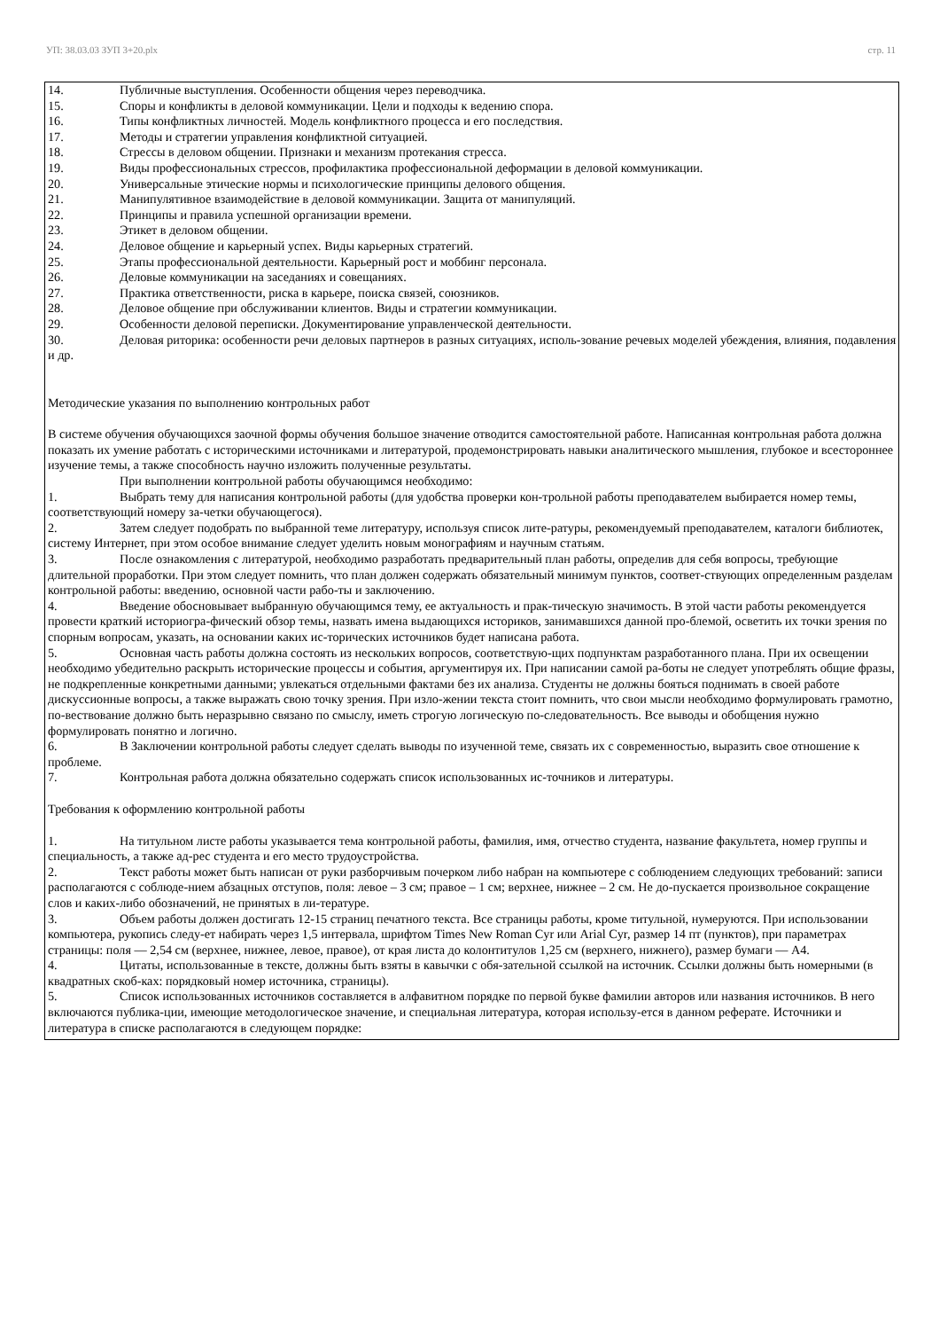УП: 38.03.03 ЗУП 3+20.plx стр. 11
14. Публичные выступления. Особенности общения через переводчика.
15. Споры и конфликты в деловой коммуникации. Цели и подходы к ведению спора.
16. Типы конфликтных личностей. Модель конфликтного процесса и его последствия.
17. Методы и стратегии управления конфликтной ситуацией.
18. Стрессы в деловом общении. Признаки и механизм протекания стресса.
19. Виды профессиональных стрессов, профилактика профессиональной деформации в деловой коммуникации.
20. Универсальные этические нормы и психологические принципы делового общения.
21. Манипулятивное взаимодействие в деловой коммуникации. Защита от манипуляций.
22. Принципы и правила успешной организации времени.
23. Этикет в деловом общении.
24. Деловое общение и карьерный успех. Виды карьерных стратегий.
25. Этапы профессиональной деятельности. Карьерный рост и моббинг персонала.
26. Деловые коммуникации на заседаниях и совещаниях.
27. Практика ответственности, риска в карьере, поиска связей, союзников.
28. Деловое общение при обслуживании клиентов. Виды и стратегии коммуникации.
29. Особенности деловой переписки. Документирование управленческой деятельности.
30. Деловая риторика: особенности речи деловых партнеров в разных ситуациях, исполь-зование речевых моделей убеждения, влияния, подавления и др.
Методические указания по выполнению контрольных работ
В системе обучения обучающихся заочной формы обучения большое значение отводится самостоятельной работе. Написанная контрольная работа должна показать их умение работать с историческими источниками и литературой, продемонстрировать навыки аналитического мышления, глубокое и всестороннее изучение темы, а также способность научно изложить полученные результаты.
При выполнении контрольной работы обучающимся необходимо:
1. Выбрать тему для написания контрольной работы (для удобства проверки кон-трольной работы преподавателем выбирается номер темы, соответствующий номеру за-четки обучающегося).
2. Затем следует подобрать по выбранной теме литературу, используя список лите-ратуры, рекомендуемый преподавателем, каталоги библиотек, систему Интернет, при этом особое внимание следует уделить новым монографиям и научным статьям.
3. После ознакомления с литературой, необходимо разработать предварительный план работы, определив для себя вопросы, требующие длительной проработки. При этом следует помнить, что план должен содержать обязательный минимум пунктов, соответ-ствующих определенным разделам контрольной работы: введению, основной части рабо-ты и заключению.
4. Введение обосновывает выбранную обучающимся тему, ее актуальность и прак-тическую значимость. В этой части работы рекомендуется провести краткий историогра-фический обзор темы, назвать имена выдающихся историков, занимавшихся данной про-блемой, осветить их точки зрения по спорным вопросам, указать, на основании каких ис-торических источников будет написана работа.
5. Основная часть работы должна состоять из нескольких вопросов, соответствую-щих подпунктам разработанного плана. При их освещении необходимо убедительно раскрыть исторические процессы и события, аргументируя их. При написании самой ра-боты не следует употреблять общие фразы, не подкрепленные конкретными данными; увлекаться отдельными фактами без их анализа. Студенты не должны бояться поднимать в своей работе дискуссионные вопросы, а также выражать свою точку зрения. При изло-жении текста стоит помнить, что свои мысли необходимо формулировать грамотно, по-вествование должно быть неразрывно связано по смыслу, иметь строгую логическую по-следовательность. Все выводы и обобщения нужно формулировать понятно и логично.
6. В Заключении контрольной работы следует сделать выводы по изученной теме, связать их с современностью, выразить свое отношение к проблеме.
7. Контрольная работа должна обязательно содержать список использованных ис-точников и литературы.
Требования к оформлению контрольной работы
1. На титульном листе работы указывается тема контрольной работы, фамилия, имя, отчество студента, название факультета, номер группы и специальность, а также ад-рес студента и его место трудоустройства.
2. Текст работы может быть написан от руки разборчивым почерком либо набран на компьютере с соблюдением следующих требований: записи располагаются с соблюде-нием абзацных отступов, поля: левое – 3 см; правое – 1 см; верхнее, нижнее – 2 см. Не до-пускается произвольное сокращение слов и каких-либо обозначений, не принятых в ли-тературе.
3. Объем работы должен достигать 12-15 страниц печатного текста. Все страницы работы, кроме титульной, нумеруются. При использовании компьютера, рукопись следу-ет набирать через 1,5 интервала, шрифтом Times New Roman Cyr или Arial Cyr, размер 14 пт (пунктов), при параметрах страницы: поля — 2,54 см (верхнее, нижнее, левое, правое), от края листа до колонтитулов 1,25 см (верхнего, нижнего), размер бумаги — А4.
4. Цитаты, использованные в тексте, должны быть взяты в кавычки с обя-зательной ссылкой на источник. Ссылки должны быть номерными (в квадратных скоб-ках: порядковый номер источника, страницы).
5. Список использованных источников составляется в алфавитном порядке по первой букве фамилии авторов или названия источников. В него включаются публика-ции, имеющие методологическое значение, и специальная литература, которая использу-ется в данном реферате. Источники и литература в списке располагаются в следующем порядке: